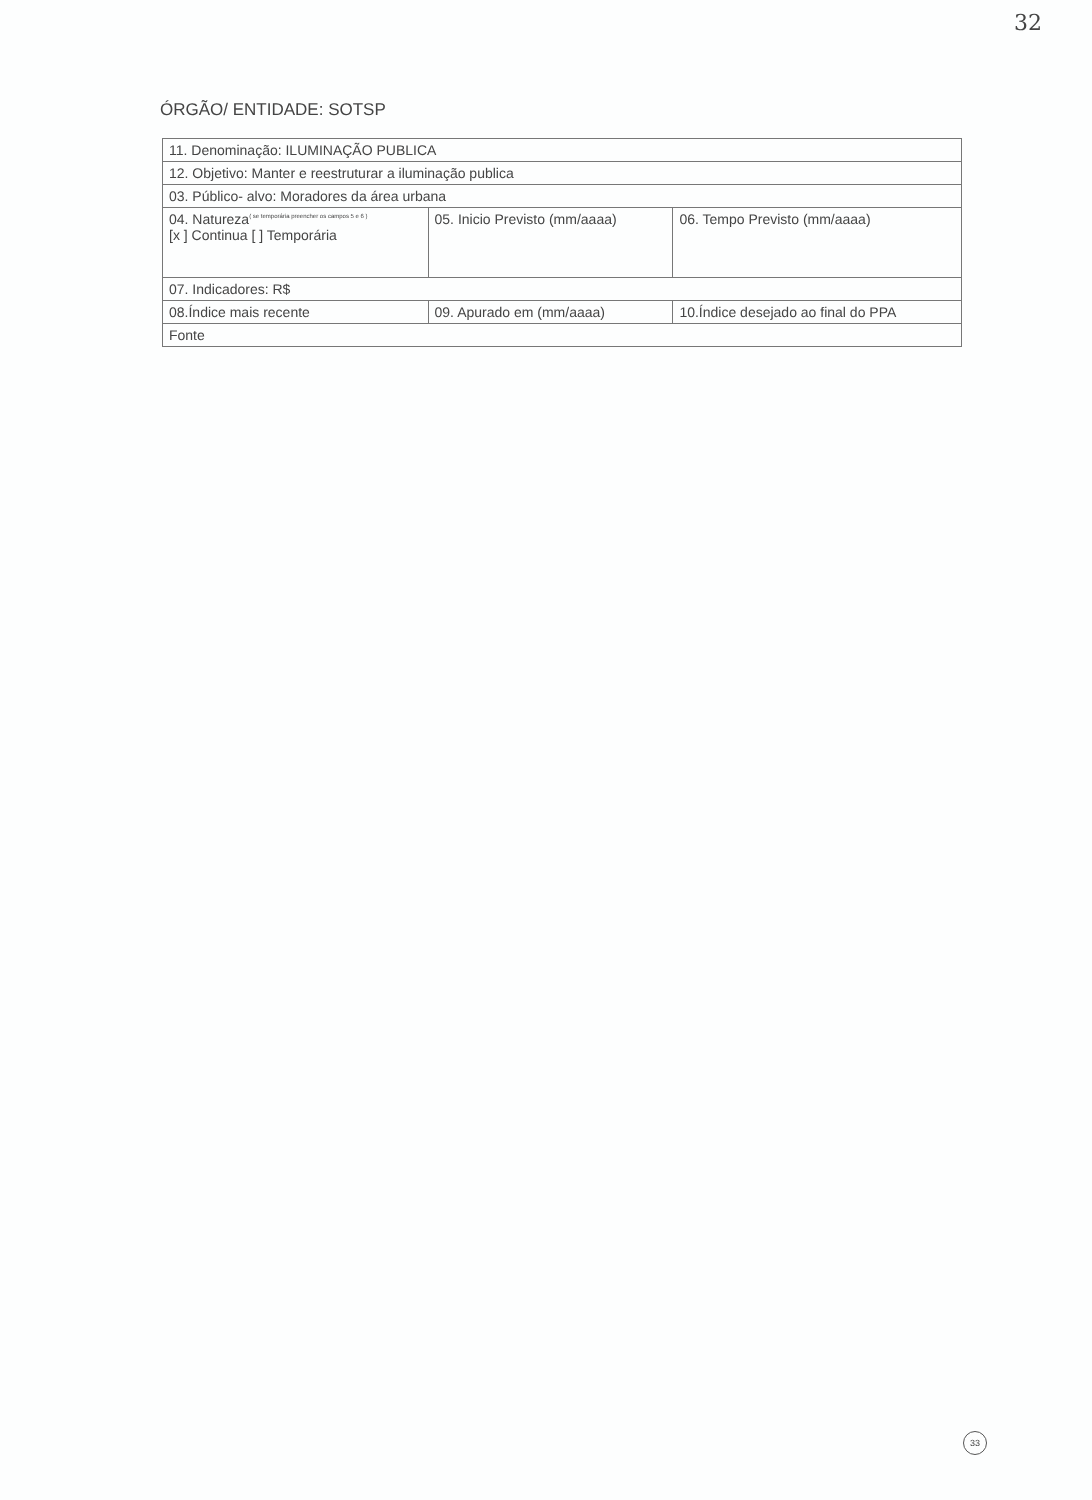32
ÓRGÃO/ ENTIDADE: SOTSP
| 11. Denominação: ILUMINAÇÃO PUBLICA | | |
| 12. Objetivo: Manter e reestruturar a iluminação publica | | |
| 03. Público- alvo: Moradores da área urbana | | |
| 04. Natureza<sup>( se temporária preencher os campos 5 e 6 )</sup> [x ] Continua [ ] Temporária | 05. Inicio Previsto (mm/aaaa) | 06. Tempo Previsto (mm/aaaa) |
| 07. Indicadores: R$ | | |
| 08.Índice mais recente | 09. Apurado em (mm/aaaa) | 10.Índice desejado ao final do PPA |
| Fonte | | |
33